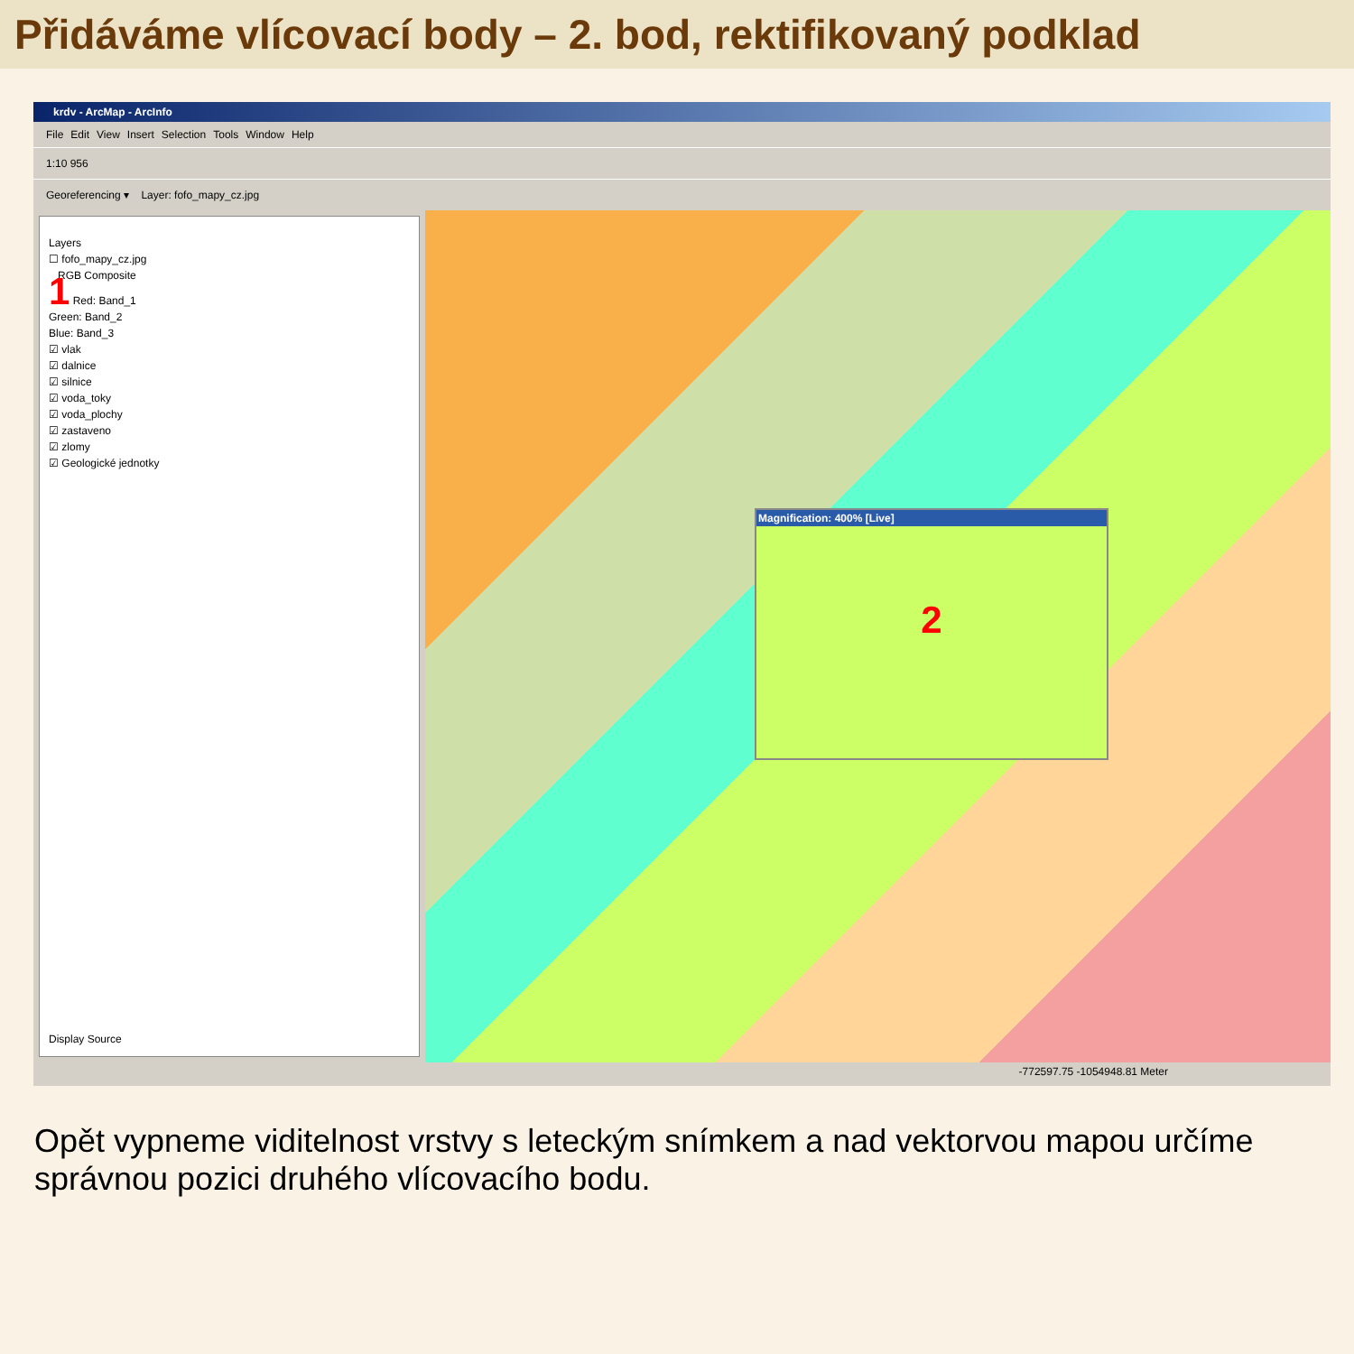Přidáváme vlícovací body – 2. bod, rektifikovaný podklad
krdv - ArcMap - ArcInfo
File Edit View Insert Selection Tools Window Help
1:10 956
Georeferencing ▾ Layer: fofo_mapy_cz.jpg
Layers
☐ fofo_mapy_cz.jpg
RGB Composite
1 Red: Band_1
Green: Band_2
Blue: Band_3
☑ vlak
☑ dalnice
☑ silnice
☑ voda_toky
☑ voda_plochy
☑ zastaveno
☑ zlomy
☑ Geologické jednotky
Display Source
Magnification: 400% [Live]
2
-772597.75 -1054948.81 Meter
Opět vypneme viditelnost vrstvy s leteckým snímkem a nad vektorvou mapou určíme správnou pozici druhého vlícovacího bodu.